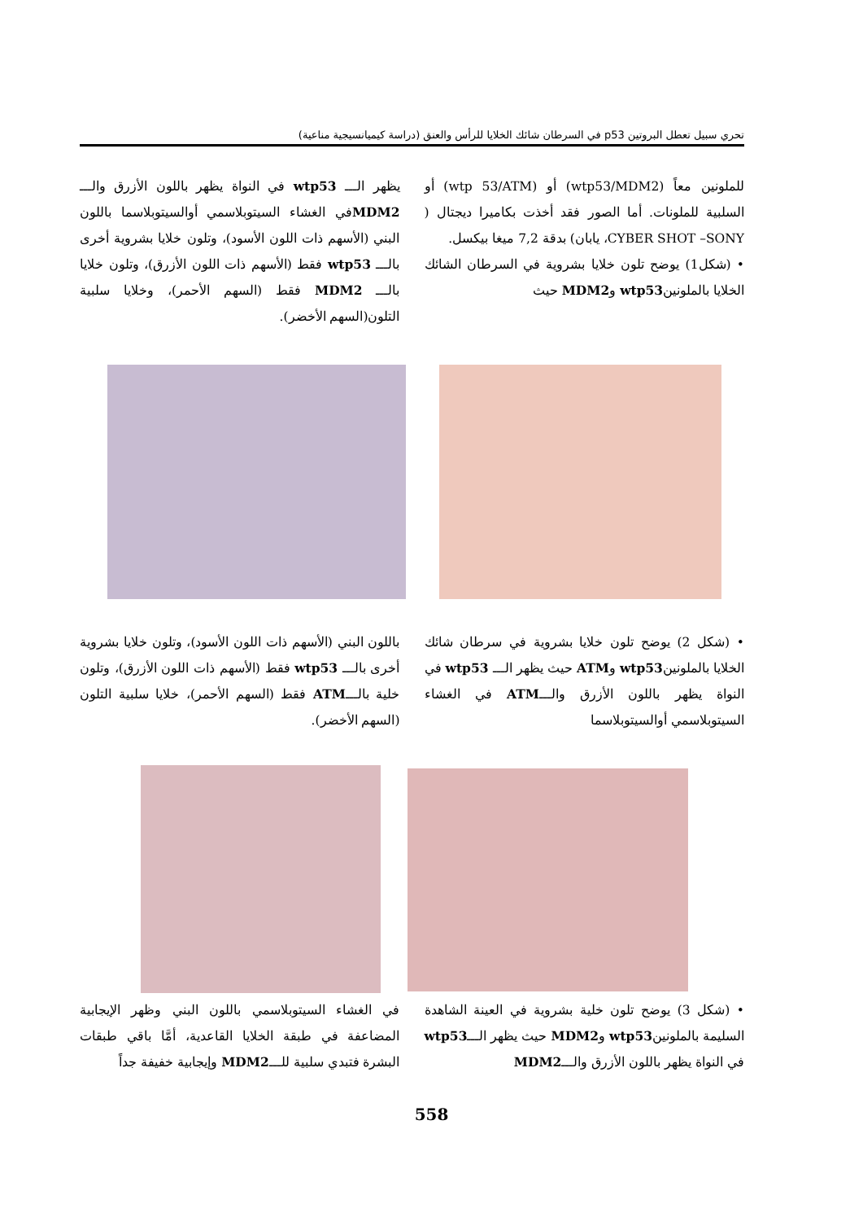تحري سبيل تعطل البروتين p53 في السرطان شائك الخلايا للرأس والعنق (دراسة كيميانسيجية مناعية)
للملونين معاً (wtp53/MDM2) أو (wtp 53/ATM) أو السلبية للملونات. أما الصور فقد أخذت بكاميرا ديجتال ( CYBER SHOT –SONY، يابان) بدقة 7,2 ميغا بيكسل.
• (شكل1) يوضح تلون خلايا بشروية في السرطان الشائك الخلايا بالملونينwtp53 وMDM2 حيث
يظهر الـــ wtp53 في النواة يظهر باللون الأزرق والـــ MDM2في الغشاء السيتوبلاسمي أوالسيتوبلاسما باللون البني (الأسهم ذات اللون الأسود)، وتلون خلايا بشروية أخرى بالـــ wtp53 فقط (الأسهم ذات اللون الأزرق)، وتلون خلايا بالـــ MDM2 فقط (السهم الأحمر)، وخلايا سلبية التلون(السهم الأخضر).
• (شكل 2) يوضح تلون خلايا بشروية في سرطان شائك الخلايا بالملونينwtp53 وATM حيث يظهر الـــ wtp53 في النواة يظهر باللون الأزرق والـــATM في الغشاء السيتوبلاسمي أوالسيتوبلاسما
باللون البني (الأسهم ذات اللون الأسود)، وتلون خلايا بشروية أخرى بالـــ wtp53 فقط (الأسهم ذات اللون الأزرق)، وتلون خلية بالـــATM فقط (السهم الأحمر)، خلايا سلبية التلون (السهم الأخضر).
• (شكل 3) يوضح تلون خلية بشروية في العينة الشاهدة السليمة بالملونينwtp53 وMDM2 حيث يظهر الـــwtp53 في النواة يظهر باللون الأزرق والـــMDM2
في الغشاء السيتوبلاسمي باللون البني وظهر الإيجابية المضاعفة في طبقة الخلايا القاعدية، أمَّا باقي طبقات البشرة فتبدي سلبية للـــMDM2 وإيجابية خفيفة جداً
558